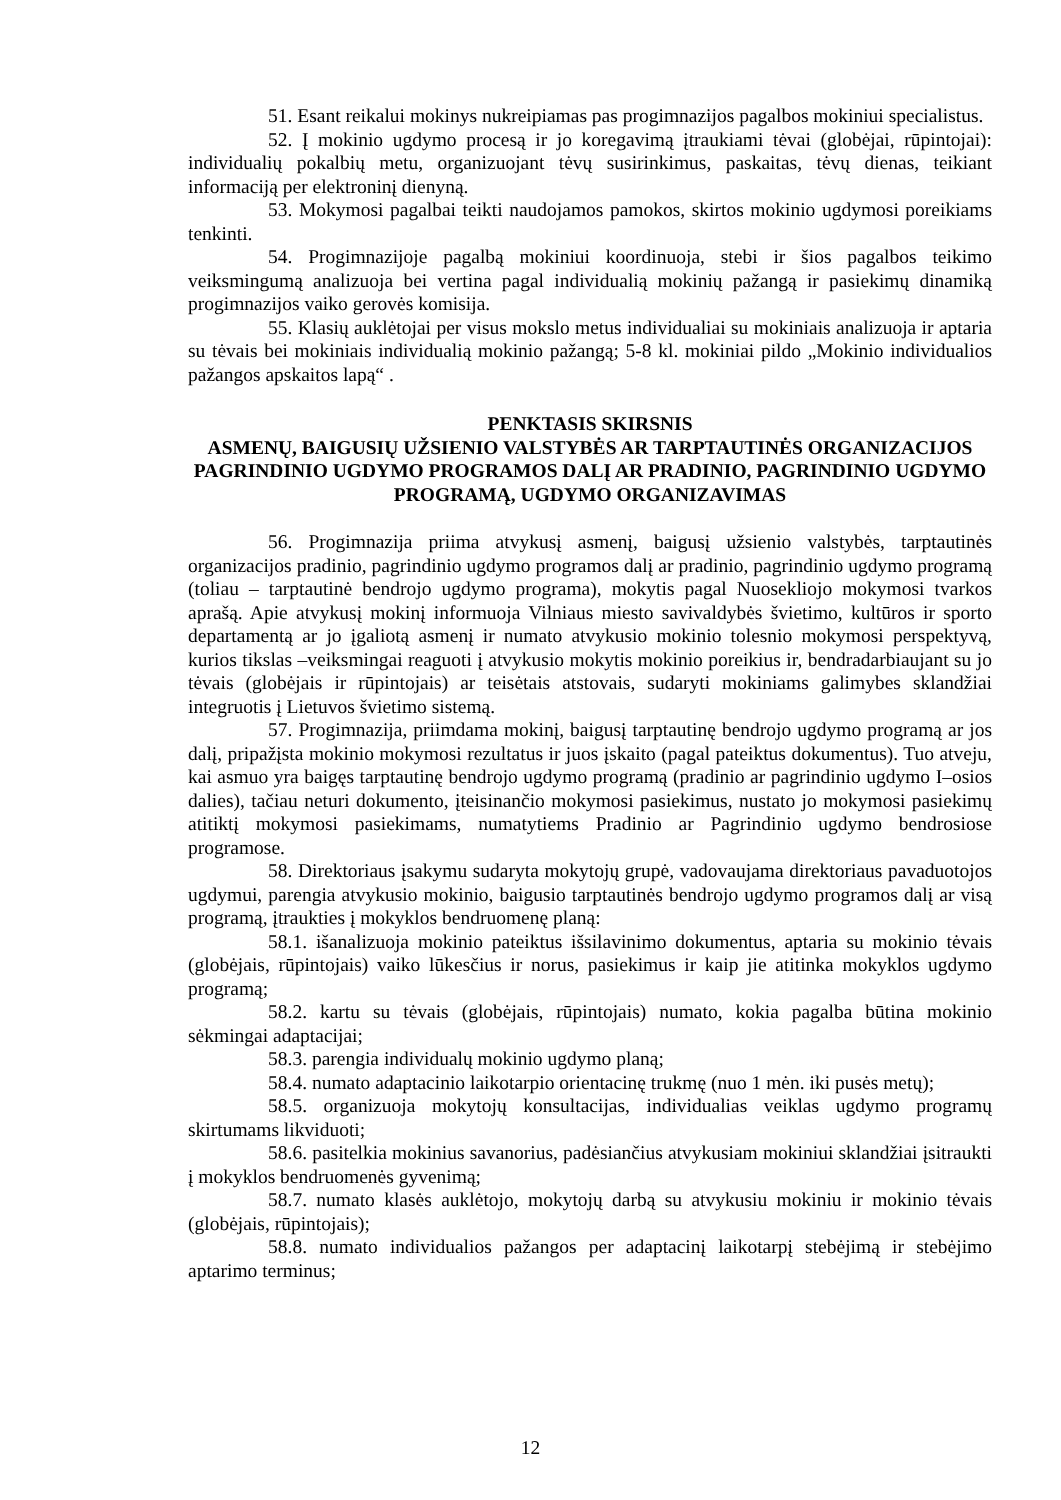51. Esant reikalui mokinys nukreipiamas pas progimnazijos pagalbos mokiniui specialistus.
52. Į mokinio ugdymo procesą ir jo koregavimą įtraukiami tėvai (globėjai, rūpintojai): individualių pokalbių metu, organizuojant tėvų susirinkimus, paskaitas, tėvų dienas, teikiant informaciją per elektroninį dienyną.
53. Mokymosi pagalbai teikti naudojamos pamokos, skirtos mokinio ugdymosi poreikiams tenkinti.
54. Progimnazijoje pagalbą mokiniui koordinuoja, stebi ir šios pagalbos teikimo veiksmingumą analizuoja bei vertina pagal individualią mokinių pažangą ir pasiekimų dinamiką progimnazijos vaiko gerovės komisija.
55. Klasių auklėtojai per visus mokslo metus individualiai su mokiniais analizuoja ir aptaria su tėvais bei mokiniais individualią mokinio pažangą; 5-8 kl. mokiniai pildo „Mokinio individualios pažangos apskaitos lapą“ .
PENKTASIS SKIRSNIS
ASMENŲ, BAIGUSIŲ UŽSIENIO VALSTYBĖS AR TARPTAUTINĖS ORGANIZACIJOS PAGRINDINIO UGDYMO PROGRAMOS DALĮ AR PRADINIO, PAGRINDINIO UGDYMO PROGRAMĄ, UGDYMO ORGANIZAVIMAS
56. Progimnazija priima atvykusį asmenį, baigusį užsienio valstybės, tarptautinės organizacijos pradinio, pagrindinio ugdymo programos dalį ar pradinio, pagrindinio ugdymo programą (toliau – tarptautinė bendrojo ugdymo programa), mokytis pagal Nuosekliojo mokymosi tvarkos aprašą. Apie atvykusį mokinį informuoja Vilniaus miesto savivaldybės švietimo, kultūros ir sporto departamentą ar jo įgaliotą asmenį ir numato atvykusio mokinio tolesnio mokymosi perspektyvą, kurios tikslas –veiksmingai reaguoti į atvykusio mokytis mokinio poreikius ir, bendradarbiaujant su jo tėvais (globėjais ir rūpintojais) ar teisėtais atstovais, sudaryti mokiniams galimybes sklandžiai integruotis į Lietuvos švietimo sistemą.
57. Progimnazija, priimdama mokinį, baigusį tarptautinę bendrojo ugdymo programą ar jos dalį, pripažįsta mokinio mokymosi rezultatus ir juos įskaito (pagal pateiktus dokumentus). Tuo atveju, kai asmuo yra baigęs tarptautinę bendrojo ugdymo programą (pradinio ar pagrindinio ugdymo I–osios dalies), tačiau neturi dokumento, įteisinančio mokymosi pasiekimus, nustato jo mokymosi pasiekimų atitiktį mokymosi pasiekimams, numatytiems Pradinio ar Pagrindinio ugdymo bendrosiose programose.
58. Direktoriaus įsakymu sudaryta mokytojų grupė, vadovaujama direktoriaus pavaduotojos ugdymui, parengia atvykusio mokinio, baigusio tarptautinės bendrojo ugdymo programos dalį ar visą programą, įtraukties į mokyklos bendruomenę planą:
58.1. išanalizuoja mokinio pateiktus išsilavinimo dokumentus, aptaria su mokinio tėvais (globėjais, rūpintojais) vaiko lūkesčius ir norus, pasiekimus ir kaip jie atitinka mokyklos ugdymo programą;
58.2. kartu su tėvais (globėjais, rūpintojais) numato, kokia pagalba būtina mokinio sėkmingai adaptacijai;
58.3. parengia individualų mokinio ugdymo planą;
58.4. numato adaptacinio laikotarpio orientacinę trukmę (nuo 1 mėn. iki pusės metų);
58.5. organizuoja mokytojų konsultacijas, individualias veiklas ugdymo programų skirtumams likviduoti;
58.6. pasitelkia mokinius savanorius, padėsiančius atvykusiam mokiniui sklandžiai įsitraukti į mokyklos bendruomenės gyvenimą;
58.7. numato klasės auklėtojo, mokytojų darbą su atvykusiu mokiniu ir mokinio tėvais (globėjais, rūpintojais);
58.8. numato individualios pažangos per adaptacinį laikotarpį stebėjimą ir stebėjimo aptarimo terminus;
12